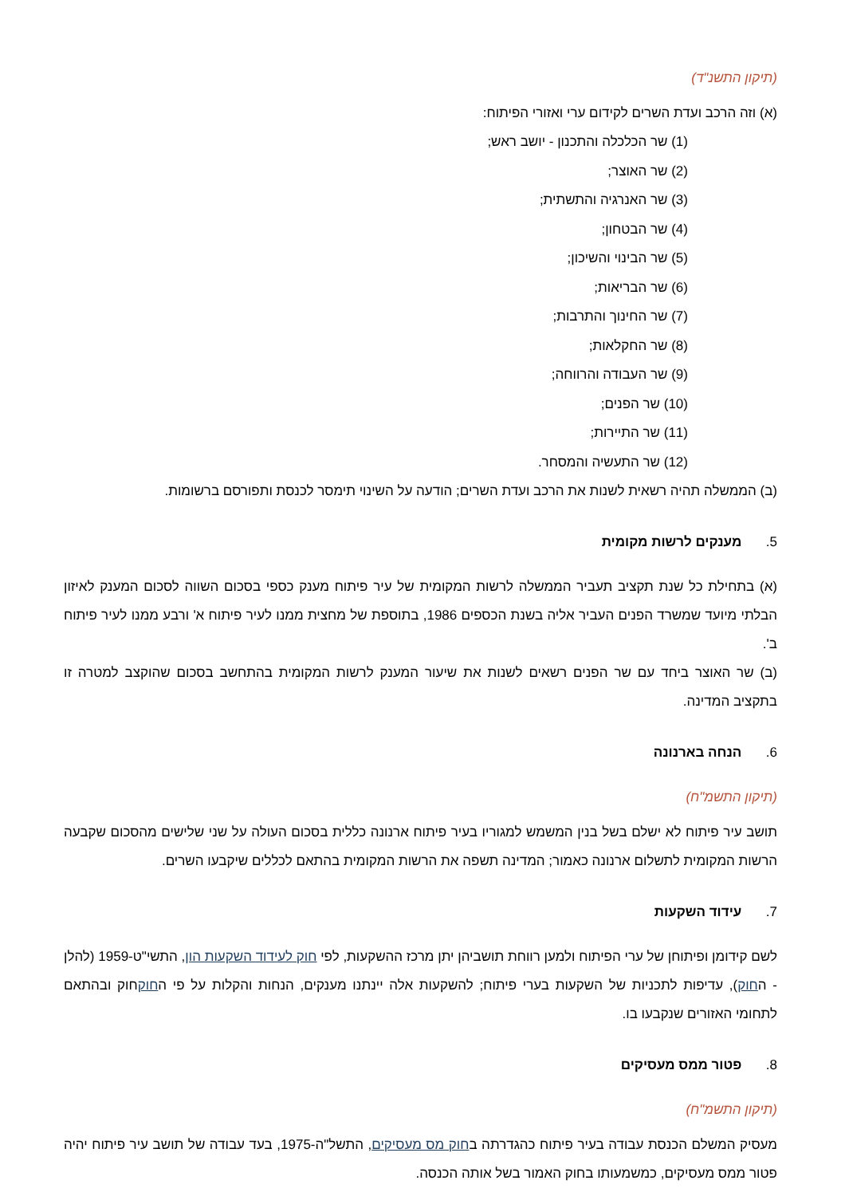(תיקון התשנ"ד)
(א) וזה הרכב ועדת השרים לקידום ערי ואזורי הפיתוח:
(1) שר הכלכלה והתכנון - יושב ראש;
(2) שר האוצר;
(3) שר האנרגיה והתשתית;
(4) שר הבטחון;
(5) שר הבינוי והשיכון;
(6) שר הבריאות;
(7) שר החינוך והתרבות;
(8) שר החקלאות;
(9) שר העבודה והרווחה;
(10) שר הפנים;
(11) שר התיירות;
(12) שר התעשיה והמסחר.
(ב) הממשלה תהיה רשאית לשנות את הרכב ועדת השרים; הודעה על השינוי תימסר לכנסת ותפורסם ברשומות.
5. מענקים לרשות מקומית
(א) בתחילת כל שנת תקציב תעביר הממשלה לרשות המקומית של עיר פיתוח מענק כספי בסכום השווה לסכום המענק לאיזון הבלתי מיועד שמשרד הפנים העביר אליה בשנת הכספים 1986, בתוספת של מחצית ממנו לעיר פיתוח א' ורבע ממנו לעיר פיתוח ב'.
(ב) שר האוצר ביחד עם שר הפנים רשאים לשנות את שיעור המענק לרשות המקומית בהתחשב בסכום שהוקצב למטרה זו בתקציב המדינה.
6. הנחה בארנונה
(תיקון התשמ"ח)
תושב עיר פיתוח לא ישלם בשל בנין המשמש למגוריו בעיר פיתוח ארנונה כללית בסכום העולה על שני שלישים מהסכום שקבעה הרשות המקומית לתשלום ארנונה כאמור; המדינה תשפה את הרשות המקומית בהתאם לכללים שיקבעו השרים.
7. עידוד השקעות
לשם קידומן ופיתוחן של ערי הפיתוח ולמען רווחת תושביהן יתן מרכז ההשקעות, לפי חוק לעידוד השקעות הון, התשי"ט-1959 (להלן - החוק), עדיפות לתכניות של השקעות בערי פיתוח; להשקעות אלה יינתנו מענקים, הנחות והקלות על פי החוקחוק ובהתאם לתחומי האזורים שנקבעו בו.
8. פטור ממס מעסיקים
(תיקון התשמ"ח)
מעסיק המשלם הכנסת עבודה בעיר פיתוח כהגדרתה בחוק מס מעסיקים, התשל"ה-1975, בעד עבודה של תושב עיר פיתוח יהיה פטור ממס מעסיקים, כמשמעותו בחוק האמור בשל אותה הכנסה.